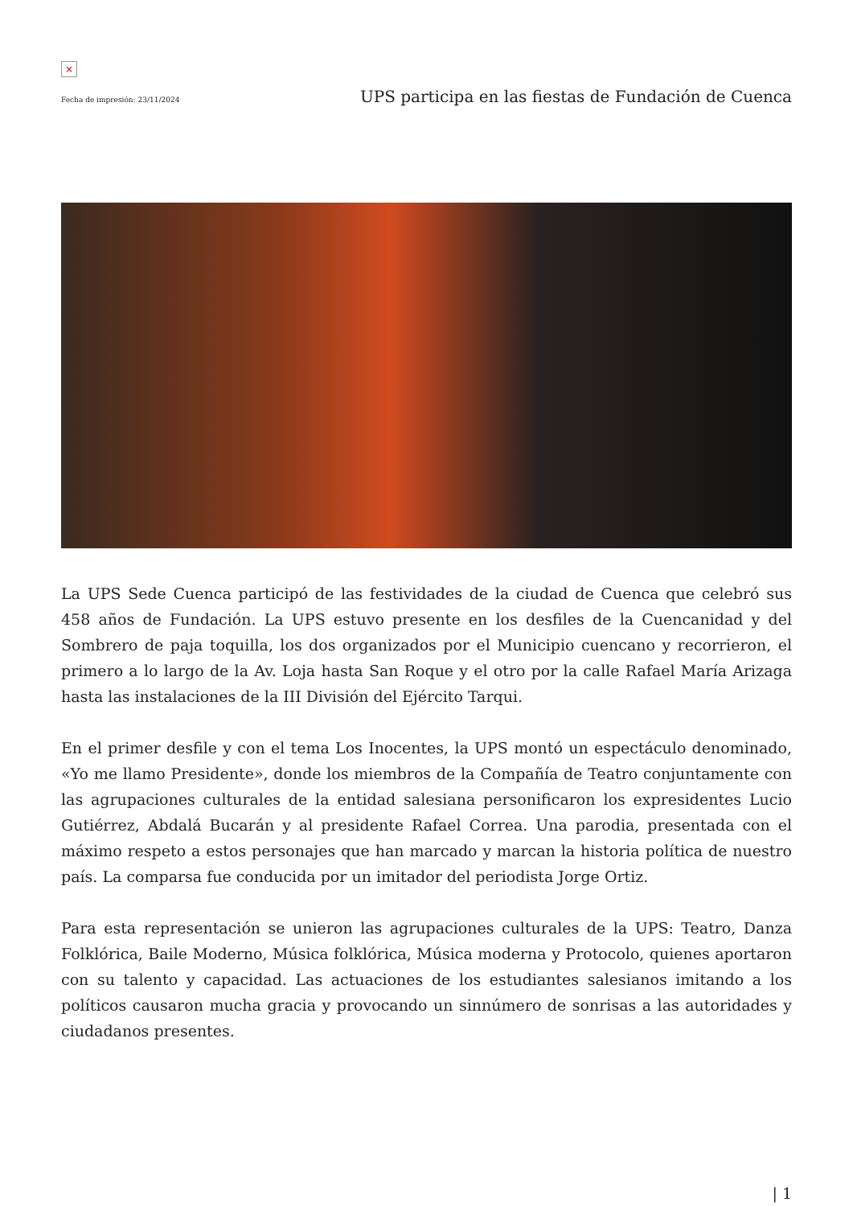×
Fecha de impresión: 23/11/2024 UPS participa en las fiestas de Fundación de Cuenca
La UPS Sede Cuenca participó de las festividades de la ciudad de Cuenca que celebró sus 458 años de Fundación. La UPS estuvo presente en los desfiles de la Cuencanidad y del Sombrero de paja toquilla, los dos organizados por el Municipio cuencano y recorrieron, el primero a lo largo de la Av. Loja hasta San Roque y el otro por la calle Rafael María Arizaga hasta las instalaciones de la III División del Ejército Tarqui.
En el primer desfile y con el tema Los Inocentes, la UPS montó un espectáculo denominado, «Yo me llamo Presidente», donde los miembros de la Compañía de Teatro conjuntamente con las agrupaciones culturales de la entidad salesiana personificaron los expresidentes Lucio Gutiérrez, Abdalá Bucarán y al presidente Rafael Correa. Una parodia, presentada con el máximo respeto a estos personajes que han marcado y marcan la historia política de nuestro país. La comparsa fue conducida por un imitador del periodista Jorge Ortiz.
Para esta representación se unieron las agrupaciones culturales de la UPS: Teatro, Danza Folklórica, Baile Moderno, Música folklórica, Música moderna y Protocolo, quienes aportaron con su talento y capacidad. Las actuaciones de los estudiantes salesianos imitando a los políticos causaron mucha gracia y provocando un sinnúmero de sonrisas a las autoridades y ciudadanos presentes.
| 1